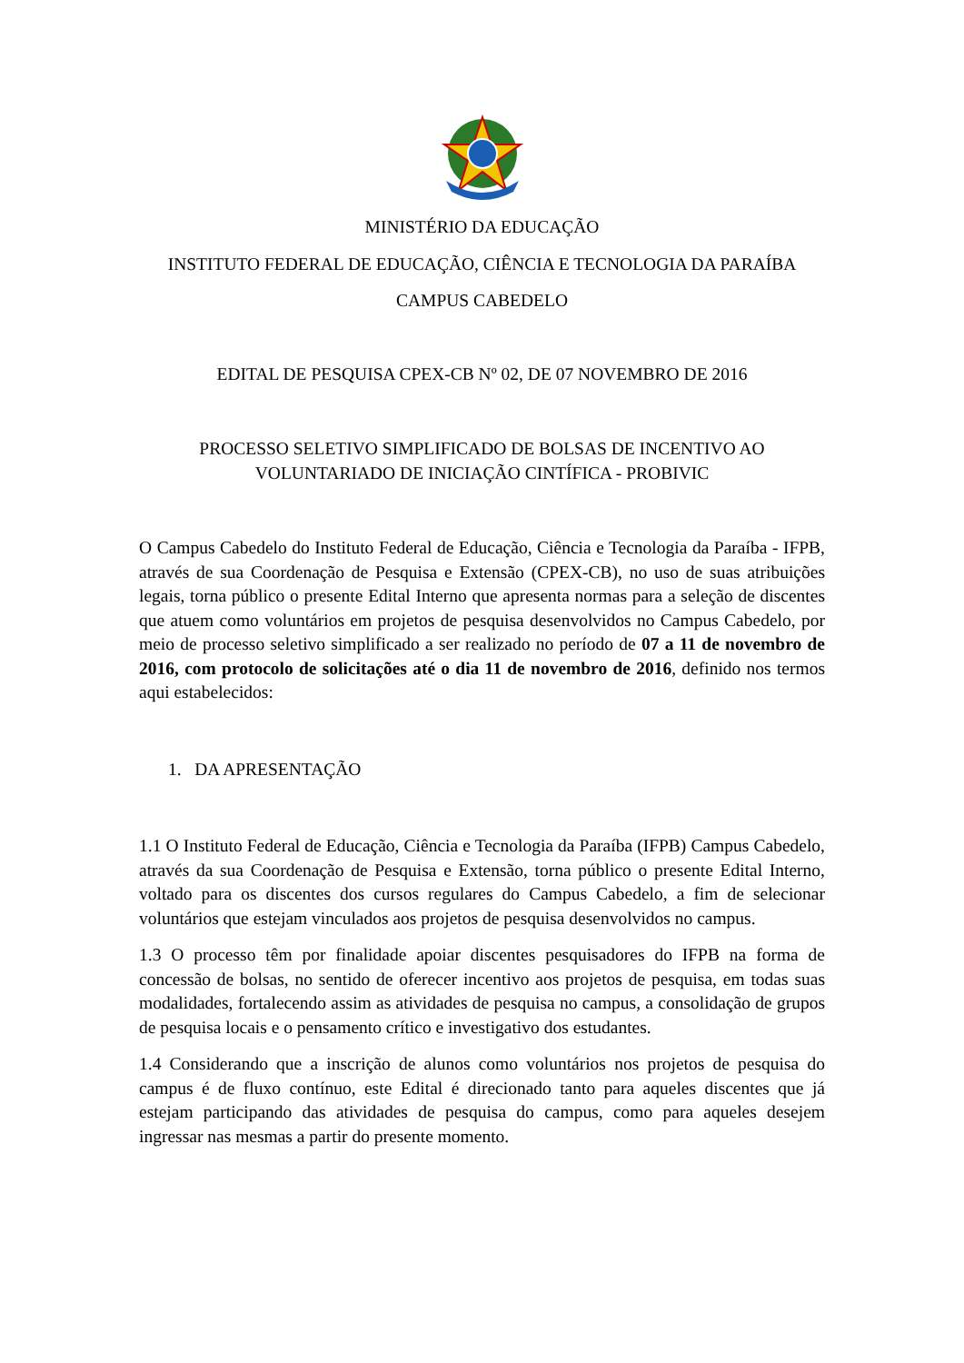MINISTÉRIO DA EDUCAÇÃO
INSTITUTO FEDERAL DE EDUCAÇÃO, CIÊNCIA E TECNOLOGIA DA PARAÍBA
CAMPUS CABEDELO
EDITAL DE PESQUISA CPEX-CB Nº 02, DE 07 NOVEMBRO DE 2016
PROCESSO SELETIVO SIMPLIFICADO DE BOLSAS DE INCENTIVO AO VOLUNTARIADO DE INICIAÇÃO CINTÍFICA - PROBIVIC
O Campus Cabedelo do Instituto Federal de Educação, Ciência e Tecnologia da Paraíba - IFPB, através de sua Coordenação de Pesquisa e Extensão (CPEX-CB), no uso de suas atribuições legais, torna público o presente Edital Interno que apresenta normas para a seleção de discentes que atuem como voluntários em projetos de pesquisa desenvolvidos no Campus Cabedelo, por meio de processo seletivo simplificado a ser realizado no período de 07 a 11 de novembro de 2016, com protocolo de solicitações até o dia 11 de novembro de 2016, definido nos termos aqui estabelecidos:
1. DA APRESENTAÇÃO
1.1 O Instituto Federal de Educação, Ciência e Tecnologia da Paraíba (IFPB) Campus Cabedelo, através da sua Coordenação de Pesquisa e Extensão, torna público o presente Edital Interno, voltado para os discentes dos cursos regulares do Campus Cabedelo, a fim de selecionar voluntários que estejam vinculados aos projetos de pesquisa desenvolvidos no campus.
1.3 O processo têm por finalidade apoiar discentes pesquisadores do IFPB na forma de concessão de bolsas, no sentido de oferecer incentivo aos projetos de pesquisa, em todas suas modalidades, fortalecendo assim as atividades de pesquisa no campus, a consolidação de grupos de pesquisa locais e o pensamento crítico e investigativo dos estudantes.
1.4 Considerando que a inscrição de alunos como voluntários nos projetos de pesquisa do campus é de fluxo contínuo, este Edital é direcionado tanto para aqueles discentes que já estejam participando das atividades de pesquisa do campus, como para aqueles desejem ingressar nas mesmas a partir do presente momento.